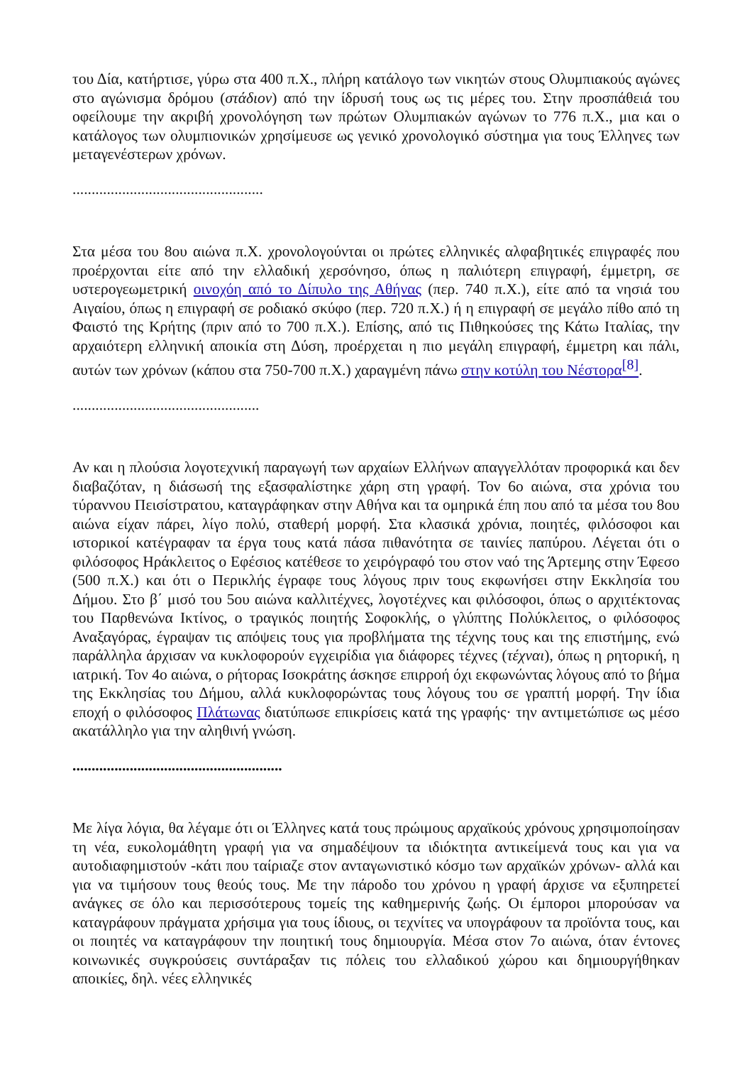του Δία, κατήρτισε, γύρω στα 400 π.Χ., πλήρη κατάλογο των νικητών στους Ολυμπιακούς αγώνες στο αγώνισμα δρόμου (στάδιον) από την ίδρυσή τους ως τις μέρες του. Στην προσπάθειά του οφείλουμε την ακριβή χρονολόγηση των πρώτων Ολυμπιακών αγώνων το 776 π.Χ., μια και ο κατάλογος των ολυμπιονικών χρησίμευσε ως γενικό χρονολογικό σύστημα για τους Έλληνες των μεταγενέστερων χρόνων.
..................................................
Στα μέσα του 8ου αιώνα π.Χ. χρονολογούνται οι πρώτες ελληνικές αλφαβητικές επιγραφές που προέρχονται είτε από την ελλαδική χερσόνησο, όπως η παλιότερη επιγραφή, έμμετρη, σε υστερογεωμετρική οινοχόη από το Δίπυλο της Αθήνας (περ. 740 π.Χ.), είτε από τα νησιά του Αιγαίου, όπως η επιγραφή σε ροδιακό σκύφο (περ. 720 π.Χ.) ή η επιγραφή σε μεγάλο πίθο από τη Φαιστό της Κρήτης (πριν από το 700 π.Χ.). Επίσης, από τις Πιθηκούσες της Κάτω Ιταλίας, την αρχαιότερη ελληνική αποικία στη Δύση, προέρχεται η πιο μεγάλη επιγραφή, έμμετρη και πάλι, αυτών των χρόνων (κάπου στα 750-700 π.Χ.) χαραγμένη πάνω στην κοτύλη του Νέστορα<sup>[8]</sup>.
.................................................
Αν και η πλούσια λογοτεχνική παραγωγή των αρχαίων Ελλήνων απαγγελλόταν προφορικά και δεν διαβαζόταν, η διάσωσή της εξασφαλίστηκε χάρη στη γραφή. Τον 6ο αιώνα, στα χρόνια του τύραννου Πεισίστρατου, καταγράφηκαν στην Αθήνα και τα ομηρικά έπη που από τα μέσα του 8ου αιώνα είχαν πάρει, λίγο πολύ, σταθερή μορφή. Στα κλασικά χρόνια, ποιητές, φιλόσοφοι και ιστορικοί κατέγραφαν τα έργα τους κατά πάσα πιθανότητα σε ταινίες παπύρου. Λέγεται ότι ο φιλόσοφος Ηράκλειτος ο Εφέσιος κατέθεσε το χειρόγραφό του στον ναό της Άρτεμης στην Έφεσο (500 π.Χ.) και ότι ο Περικλής έγραφε τους λόγους πριν τους εκφωνήσει στην Εκκλησία του Δήμου. Στο β΄ μισό του 5ου αιώνα καλλιτέχνες, λογοτέχνες και φιλόσοφοι, όπως ο αρχιτέκτονας του Παρθενώνα Ικτίνος, ο τραγικός ποιητής Σοφοκλής, ο γλύπτης Πολύκλειτος, ο φιλόσοφος Αναξαγόρας, έγραψαν τις απόψεις τους για προβλήματα της τέχνης τους και της επιστήμης, ενώ παράλληλα άρχισαν να κυκλοφορούν εγχειρίδια για διάφορες τέχνες (τέχναι), όπως η ρητορική, η ιατρική. Τον 4ο αιώνα, ο ρήτορας Ισοκράτης άσκησε επιρροή όχι εκφωνώντας λόγους από το βήμα της Εκκλησίας του Δήμου, αλλά κυκλοφορώντας τους λόγους του σε γραπτή μορφή. Την ίδια εποχή ο φιλόσοφος Πλάτωνας διατύπωσε επικρίσεις κατά της γραφής· την αντιμετώπισε ως μέσο ακατάλληλο για την αληθινή γνώση.
.......................................................
Με λίγα λόγια, θα λέγαμε ότι οι Έλληνες κατά τους πρώιμους αρχαϊκούς χρόνους χρησιμοποίησαν τη νέα, ευκολομάθητη γραφή για να σημαδέψουν τα ιδιόκτητα αντικείμενά τους και για να αυτοδιαφημιστούν -κάτι που ταίριαζε στον ανταγωνιστικό κόσμο των αρχαϊκών χρόνων- αλλά και για να τιμήσουν τους θεούς τους. Με την πάροδο του χρόνου η γραφή άρχισε να εξυπηρετεί ανάγκες σε όλο και περισσότερους τομείς της καθημερινής ζωής. Οι έμποροι μπορούσαν να καταγράφουν πράγματα χρήσιμα για τους ίδιους, οι τεχνίτες να υπογράφουν τα προϊόντα τους, και οι ποιητές να καταγράφουν την ποιητική τους δημιουργία. Μέσα στον 7ο αιώνα, όταν έντονες κοινωνικές συγκρούσεις συντάραξαν τις πόλεις του ελλαδικού χώρου και δημιουργήθηκαν αποικίες, δηλ. νέες ελληνικές